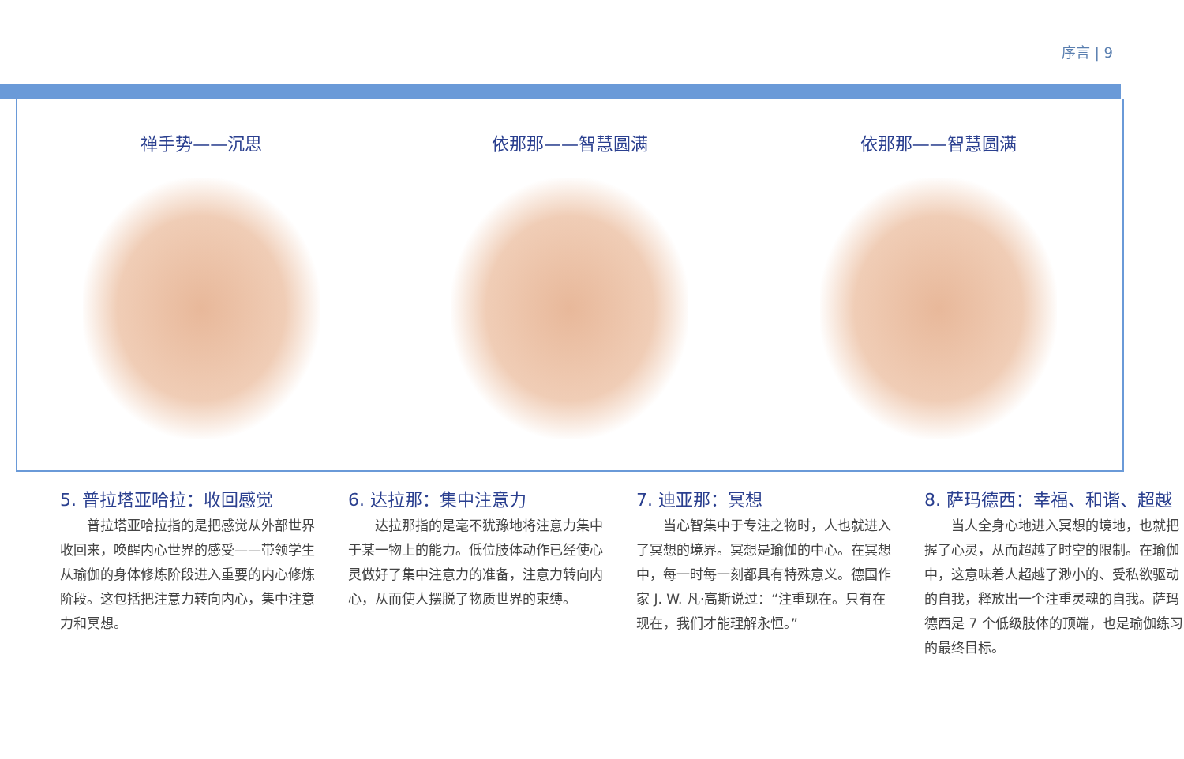序言 | 9
禅手势——沉思 依那那——智慧圆满 依那那——智慧圆满
5. 普拉塔亚哈拉：收回感觉
普拉塔亚哈拉指的是把感觉从外部世界收回来，唤醒内心世界的感受——带领学生从瑜伽的身体修炼阶段进入重要的内心修炼阶段。这包括把注意力转向内心，集中注意力和冥想。
6. 达拉那：集中注意力
达拉那指的是毫不犹豫地将注意力集中于某一物上的能力。低位肢体动作已经使心灵做好了集中注意力的准备，注意力转向内心，从而使人摆脱了物质世界的束缚。
7. 迪亚那：冥想
当心智集中于专注之物时，人也就进入了冥想的境界。冥想是瑜伽的中心。在冥想中，每一时每一刻都具有特殊意义。德国作家 J. W. 凡·高斯说过：“注重现在。只有在现在，我们才能理解永恒。”
8. 萨玛德西：幸福、和谐、超越
当人全身心地进入冥想的境地，也就把握了心灵，从而超越了时空的限制。在瑜伽中，这意味着人超越了渺小的、受私欲驱动的自我，释放出一个注重灵魂的自我。萨玛德西是 7 个低级肢体的顶端，也是瑜伽练习的最终目标。